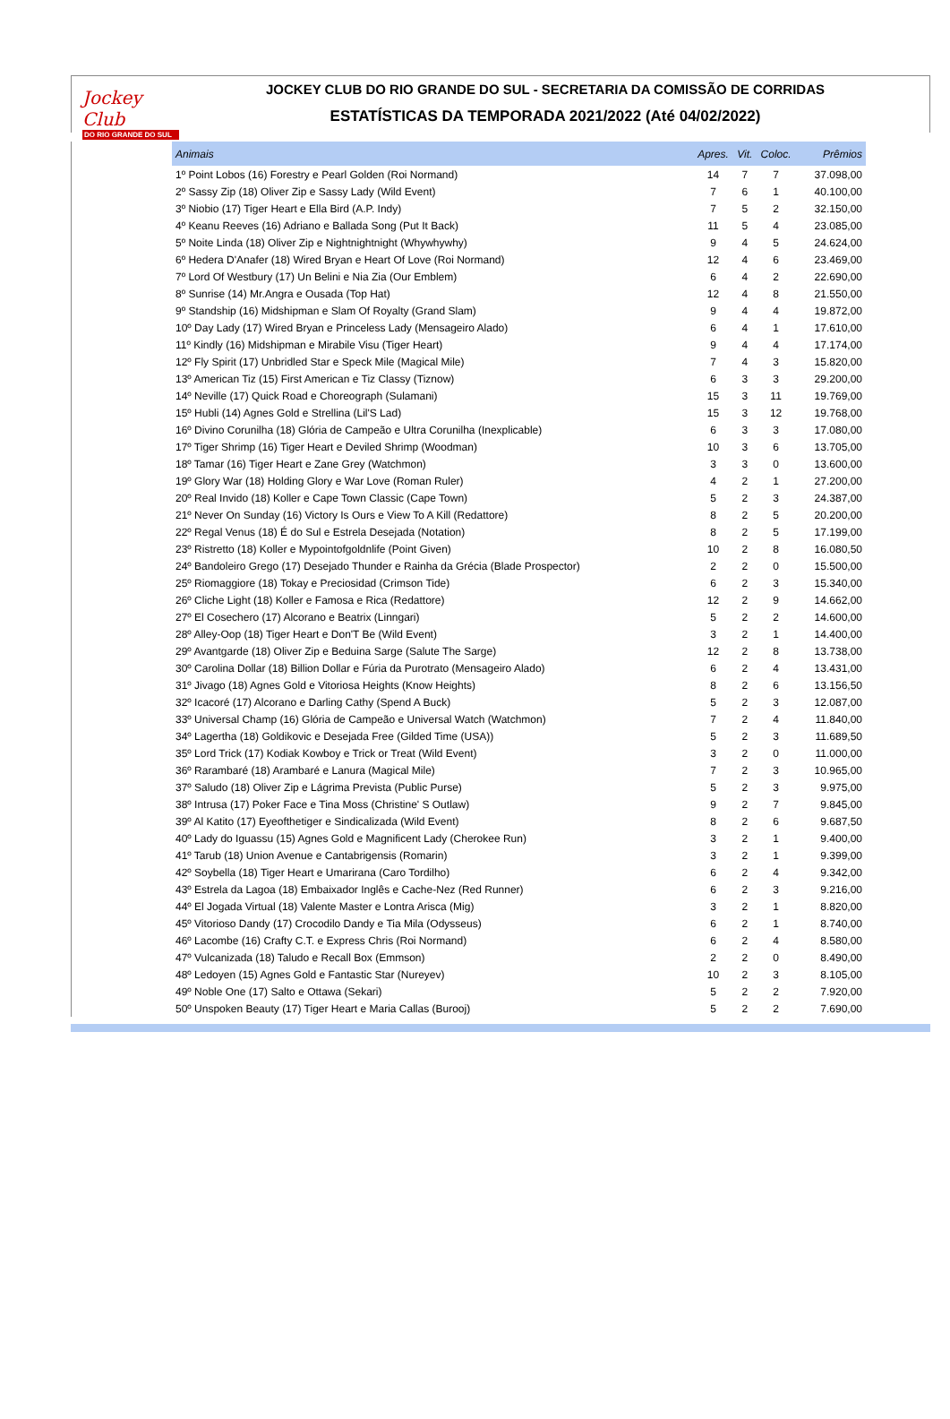Jockey Club
DO RIO GRANDE DO SUL
JOCKEY CLUB DO RIO GRANDE DO SUL - SECRETARIA DA COMISSÃO DE CORRIDAS
ESTATÍSTICAS DA TEMPORADA 2021/2022 (Até 04/02/2022)
| Animais | Apres. | Vit. | Coloc. | Prêmios |
| --- | --- | --- | --- | --- |
| 1º Point Lobos (16) Forestry e Pearl Golden (Roi Normand) | 14 | 7 | 7 | 37.098,00 |
| 2º Sassy Zip (18) Oliver Zip e Sassy Lady (Wild Event) | 7 | 6 | 1 | 40.100,00 |
| 3º Niobio (17) Tiger Heart e Ella Bird (A.P. Indy) | 7 | 5 | 2 | 32.150,00 |
| 4º Keanu Reeves (16) Adriano e Ballada Song (Put It Back) | 11 | 5 | 4 | 23.085,00 |
| 5º Noite Linda (18) Oliver Zip e Nightnightnight (Whywhywhy) | 9 | 4 | 5 | 24.624,00 |
| 6º Hedera D'Anafer (18) Wired Bryan e Heart Of Love (Roi Normand) | 12 | 4 | 6 | 23.469,00 |
| 7º Lord Of Westbury (17) Un Belini e Nia Zia (Our Emblem) | 6 | 4 | 2 | 22.690,00 |
| 8º Sunrise (14) Mr.Angra e Ousada (Top Hat) | 12 | 4 | 8 | 21.550,00 |
| 9º Standship (16) Midshipman e Slam Of Royalty (Grand Slam) | 9 | 4 | 4 | 19.872,00 |
| 10º Day Lady (17) Wired Bryan e Princeless Lady (Mensageiro Alado) | 6 | 4 | 1 | 17.610,00 |
| 11º Kindly (16) Midshipman e Mirabile Visu (Tiger Heart) | 9 | 4 | 4 | 17.174,00 |
| 12º Fly Spirit (17) Unbridled Star e Speck Mile (Magical Mile) | 7 | 4 | 3 | 15.820,00 |
| 13º American Tiz (15) First American e Tiz Classy (Tiznow) | 6 | 3 | 3 | 29.200,00 |
| 14º Neville (17) Quick Road e Choreograph (Sulamani) | 15 | 3 | 11 | 19.769,00 |
| 15º Hubli (14) Agnes Gold e Strellina (Lil'S Lad) | 15 | 3 | 12 | 19.768,00 |
| 16º Divino Corunilha (18) Glória de Campeão e Ultra Corunilha (Inexplicable) | 6 | 3 | 3 | 17.080,00 |
| 17º Tiger Shrimp (16) Tiger Heart e Deviled Shrimp (Woodman) | 10 | 3 | 6 | 13.705,00 |
| 18º Tamar (16) Tiger Heart e Zane Grey (Watchmon) | 3 | 3 | 0 | 13.600,00 |
| 19º Glory War (18) Holding Glory e War Love (Roman Ruler) | 4 | 2 | 1 | 27.200,00 |
| 20º Real Invido (18) Koller e Cape Town Classic (Cape Town) | 5 | 2 | 3 | 24.387,00 |
| 21º Never On Sunday (16) Victory Is Ours e View To A Kill (Redattore) | 8 | 2 | 5 | 20.200,00 |
| 22º Regal Venus (18) É do Sul e Estrela Desejada (Notation) | 8 | 2 | 5 | 17.199,00 |
| 23º Ristretto (18) Koller e Mypointofgoldnlife (Point Given) | 10 | 2 | 8 | 16.080,50 |
| 24º Bandoleiro Grego (17) Desejado Thunder e Rainha da Grécia (Blade Prospector) | 2 | 2 | 0 | 15.500,00 |
| 25º Riomaggiore (18) Tokay e Preciosidad (Crimson Tide) | 6 | 2 | 3 | 15.340,00 |
| 26º Cliche Light (18) Koller e Famosa e Rica (Redattore) | 12 | 2 | 9 | 14.662,00 |
| 27º El Cosechero (17) Alcorano e Beatrix (Linngari) | 5 | 2 | 2 | 14.600,00 |
| 28º Alley-Oop (18) Tiger Heart e Don'T Be (Wild Event) | 3 | 2 | 1 | 14.400,00 |
| 29º Avantgarde (18) Oliver Zip e Beduina Sarge (Salute The Sarge) | 12 | 2 | 8 | 13.738,00 |
| 30º Carolina Dollar (18) Billion Dollar e Fúria da Purotrato (Mensageiro Alado) | 6 | 2 | 4 | 13.431,00 |
| 31º Jivago (18) Agnes Gold e Vitoriosa Heights (Know Heights) | 8 | 2 | 6 | 13.156,50 |
| 32º Icacoré (17) Alcorano e Darling Cathy (Spend A Buck) | 5 | 2 | 3 | 12.087,00 |
| 33º Universal Champ (16) Glória de Campeão e Universal Watch (Watchmon) | 7 | 2 | 4 | 11.840,00 |
| 34º Lagertha (18) Goldikovic e Desejada Free (Gilded Time (USA)) | 5 | 2 | 3 | 11.689,50 |
| 35º Lord Trick (17) Kodiak Kowboy e Trick or Treat (Wild Event) | 3 | 2 | 0 | 11.000,00 |
| 36º Rarambaré (18) Arambaré e Lanura (Magical Mile) | 7 | 2 | 3 | 10.965,00 |
| 37º Saludo (18) Oliver Zip e Lágrima Prevista (Public Purse) | 5 | 2 | 3 | 9.975,00 |
| 38º Intrusa (17) Poker Face e Tina Moss (Christine' S Outlaw) | 9 | 2 | 7 | 9.845,00 |
| 39º Al Katito (17) Eyeofthetiger e Sindicalizada (Wild Event) | 8 | 2 | 6 | 9.687,50 |
| 40º Lady do Iguassu (15) Agnes Gold e Magnificent Lady (Cherokee Run) | 3 | 2 | 1 | 9.400,00 |
| 41º Tarub (18) Union Avenue e Cantabrigensis (Romarin) | 3 | 2 | 1 | 9.399,00 |
| 42º Soybella (18) Tiger Heart e Umarirana (Caro Tordilho) | 6 | 2 | 4 | 9.342,00 |
| 43º Estrela da Lagoa (18) Embaixador Inglês e Cache-Nez (Red Runner) | 6 | 2 | 3 | 9.216,00 |
| 44º El Jogada Virtual (18) Valente Master e Lontra Arisca (Mig) | 3 | 2 | 1 | 8.820,00 |
| 45º Vitorioso Dandy (17) Crocodilo Dandy e Tia Mila (Odysseus) | 6 | 2 | 1 | 8.740,00 |
| 46º Lacombe (16) Crafty C.T. e Express Chris (Roi Normand) | 6 | 2 | 4 | 8.580,00 |
| 47º Vulcanizada (18) Taludo e Recall Box (Emmson) | 2 | 2 | 0 | 8.490,00 |
| 48º Ledoyen (15) Agnes Gold e Fantastic Star (Nureyev) | 10 | 2 | 3 | 8.105,00 |
| 49º Noble One (17) Salto e Ottawa (Sekari) | 5 | 2 | 2 | 7.920,00 |
| 50º Unspoken Beauty (17) Tiger Heart e Maria Callas (Burooj) | 5 | 2 | 2 | 7.690,00 |